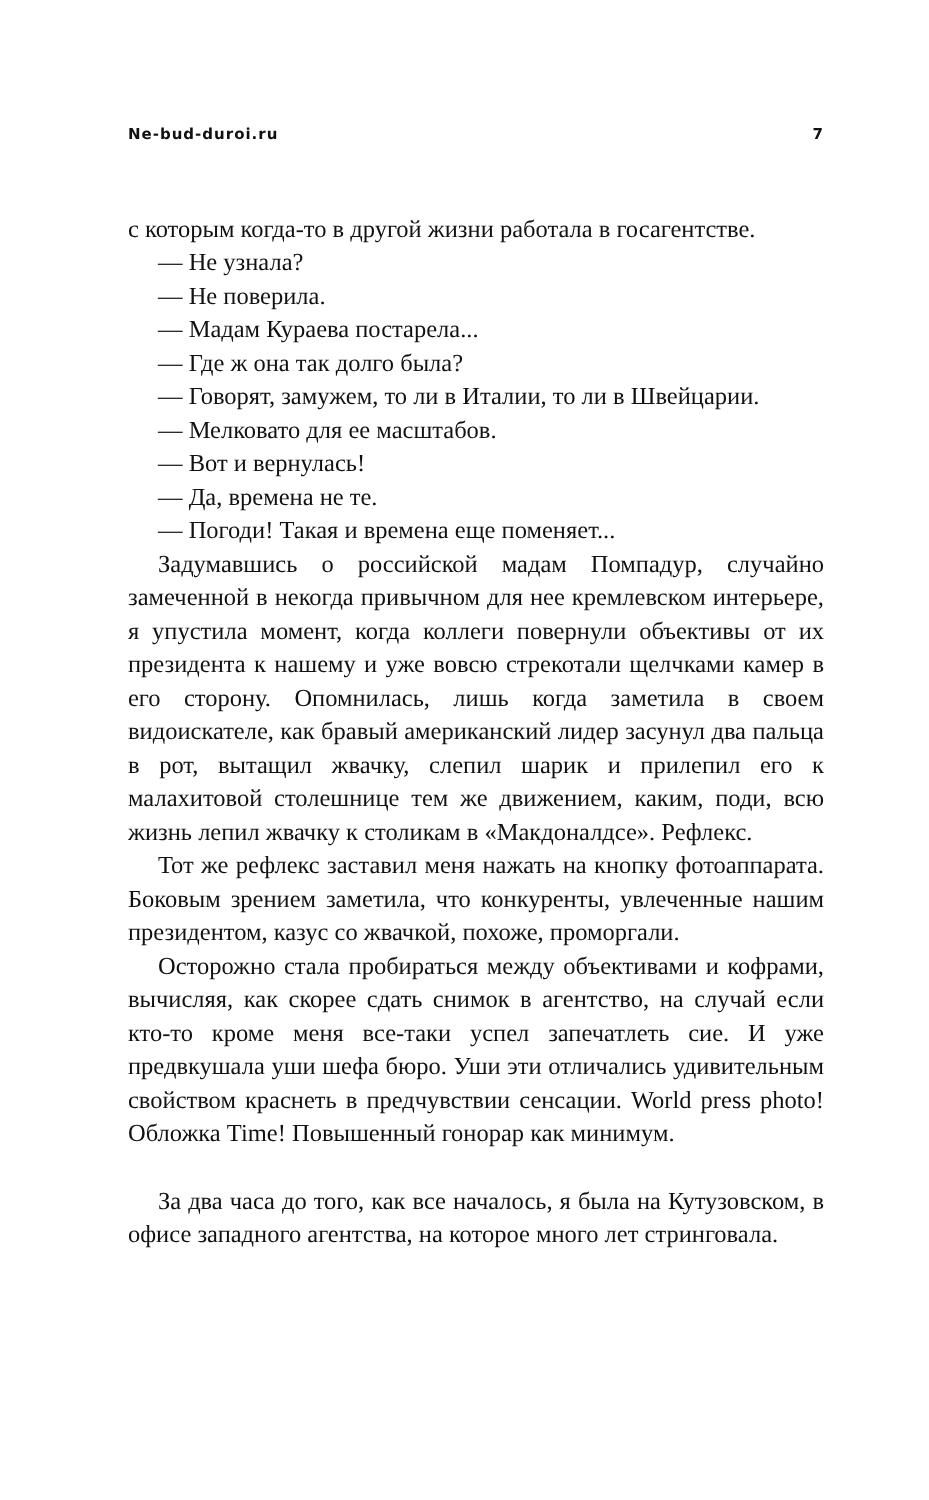Ne-bud-duroi.ru 7
с которым когда-то в другой жизни работала в госагентстве.
— Не узнала?
— Не поверила.
— Мадам Кураева постарела...
— Где ж она так долго была?
— Говорят, замужем, то ли в Италии, то ли в Швейцарии.
— Мелковато для ее масштабов.
— Вот и вернулась!
— Да, времена не те.
— Погоди! Такая и времена еще поменяет...
Задумавшись о российской мадам Помпадур, случайно замеченной в некогда привычном для нее кремлевском интерьере, я упустила момент, когда коллеги повернули объективы от их президента к нашему и уже вовсю стрекотали щелчками камер в его сторону. Опомнилась, лишь когда заметила в своем видоискателе, как бравый американский лидер засунул два пальца в рот, вытащил жвачку, слепил шарик и прилепил его к малахитовой столешнице тем же движением, каким, поди, всю жизнь лепил жвачку к столикам в «Макдоналдсе». Рефлекс.
Тот же рефлекс заставил меня нажать на кнопку фотоаппарата. Боковым зрением заметила, что конкуренты, увлеченные нашим президентом, казус со жвачкой, похоже, проморгали.
Осторожно стала пробираться между объективами и кофрами, вычисляя, как скорее сдать снимок в агентство, на случай если кто-то кроме меня все-таки успел запечатлеть сие. И уже предвкушала уши шефа бюро. Уши эти отличались удивительным свойством краснеть в предчувствии сенсации. World press photo! Обложка Time! Повышенный гонорар как минимум.
За два часа до того, как все началось, я была на Кутузовском, в офисе западного агентства, на которое много лет стринговала.